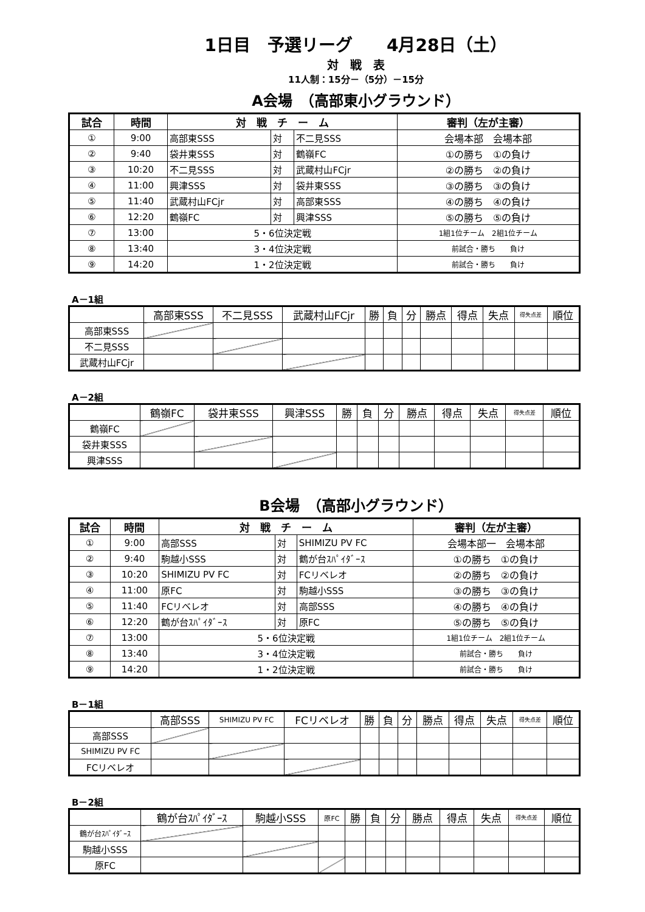1日目　予選リーグ　　4月28日（土）
対　戦　表
11人制：15分－（5分）－15分
A会場　（高部東小グラウンド）
| 試合 | 時間 | 対 戦 チ ー ム | | | 審判（左が主審） |
| --- | --- | --- | --- | --- | --- |
| ① | 9:00 | 高部東SSS | 対 | 不二見SSS | 会場本部 会場本部 |
| ② | 9:40 | 袋井東SSS | 対 | 鶴嶺FC | ①の勝ち ①の負け |
| ③ | 10:20 | 不二見SSS | 対 | 武蔵村山FCjr | ②の勝ち ②の負け |
| ④ | 11:00 | 興津SSS | 対 | 袋井東SSS | ③の勝ち ③の負け |
| ⑤ | 11:40 | 武蔵村山FCjr | 対 | 高部東SSS | ④の勝ち ④の負け |
| ⑥ | 12:20 | 鶴嶺FC | 対 | 興津SSS | ⑤の勝ち ⑤の負け |
| ⑦ | 13:00 | 5・6位決定戦 | | | 1組1位チーム 2組1位チーム |
| ⑧ | 13:40 | 3・4位決定戦 | | | 前試合・勝ち 負け |
| ⑨ | 14:20 | 1・2位決定戦 | | | 前試合・勝ち 負け |
A－1組
| | 高部東SSS | 不二見SSS | 武蔵村山FCjr | 勝 | 負 | 分 | 勝点 | 得点 | 失点 | 得失点差 | 順位 |
| --- | --- | --- | --- | --- | --- | --- | --- | --- | --- | --- | --- |
| 高部東SSS | | | | | | | | | | | |
| 不二見SSS | | | | | | | | | | | |
| 武蔵村山FCjr | | | | | | | | | | | |
A－2組
| | 鶴嶺FC | 袋井東SSS | 興津SSS | 勝 | 負 | 分 | 勝点 | 得点 | 失点 | 得失点差 | 順位 |
| --- | --- | --- | --- | --- | --- | --- | --- | --- | --- | --- | --- |
| 鶴嶺FC | | | | | | | | | | | |
| 袋井東SSS | | | | | | | | | | | |
| 興津SSS | | | | | | | | | | | |
B会場　（高部小グラウンド）
| 試合 | 時間 | 対 戦 チ ー ム | | | 審判（左が主審） |
| --- | --- | --- | --- | --- | --- |
| ① | 9:00 | 高部SSS | 対 | SHIMIZU PV FC | 会場本部一 会場本部 |
| ② | 9:40 | 駒越小SSS | 対 | 鶴が台ｽﾊﾟｲﾀﾞｰｽ | ①の勝ち ①の負け |
| ③ | 10:20 | SHIMIZU PV FC | 対 | FCリベレオ | ②の勝ち ②の負け |
| ④ | 11:00 | 原FC | 対 | 駒越小SSS | ③の勝ち ③の負け |
| ⑤ | 11:40 | FCリベレオ | 対 | 高部SSS | ④の勝ち ④の負け |
| ⑥ | 12:20 | 鶴が台ｽﾊﾟｲﾀﾞｰｽ | 対 | 原FC | ⑤の勝ち ⑤の負け |
| ⑦ | 13:00 | 5・6位決定戦 | | | 1組1位チーム 2組1位チーム |
| ⑧ | 13:40 | 3・4位決定戦 | | | 前試合・勝ち 負け |
| ⑨ | 14:20 | 1・2位決定戦 | | | 前試合・勝ち 負け |
B－1組
| | 高部SSS | SHIMIZU PV FC | FCリベレオ | 勝 | 負 | 分 | 勝点 | 得点 | 失点 | 得失点差 | 順位 |
| --- | --- | --- | --- | --- | --- | --- | --- | --- | --- | --- | --- |
| 高部SSS | | | | | | | | | | | |
| SHIMIZU PV FC | | | | | | | | | | | |
| FCリベレオ | | | | | | | | | | | |
B－2組
| | 鶴が台ｽﾊﾟｲﾀﾞｰｽ | 駒越小SSS | 原FC | 勝 | 負 | 分 | 勝点 | 得点 | 失点 | 得失点差 | 順位 |
| --- | --- | --- | --- | --- | --- | --- | --- | --- | --- | --- | --- |
| 鶴が台ｽﾊﾟｲﾀﾞｰｽ | | | | | | | | | | | |
| 駒越小SSS | | | | | | | | | | | |
| 原FC | | | | | | | | | | | |